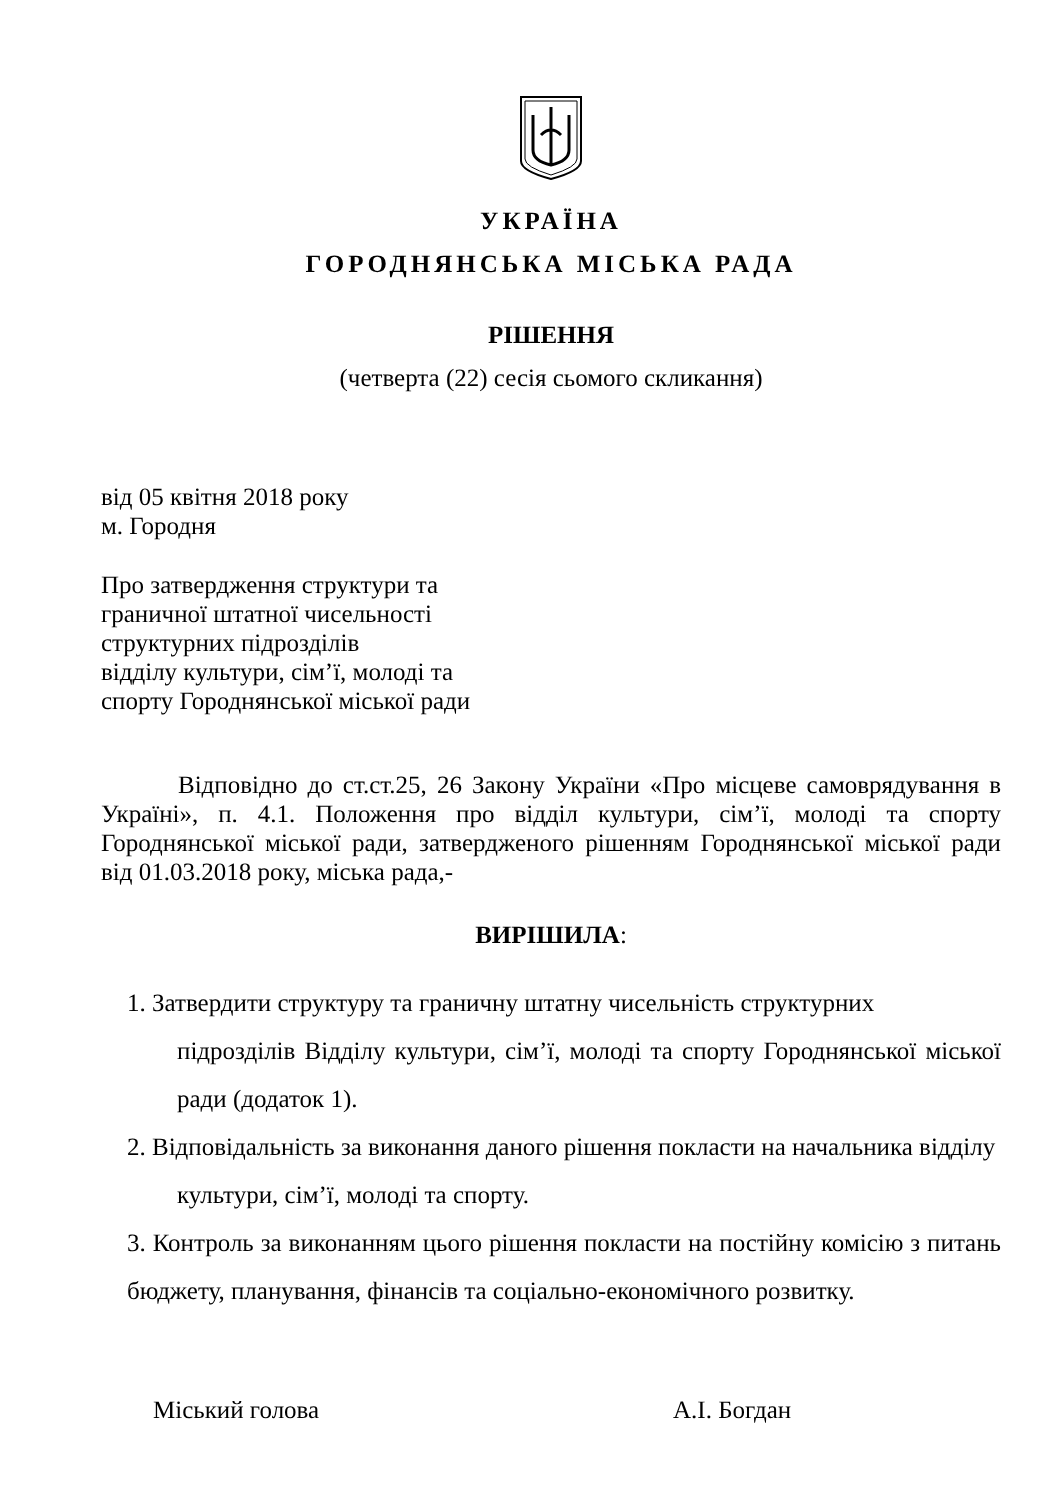УКРАЇНА
ГОРОДНЯНСЬКА МІСЬКА РАДА
РІШЕННЯ
(четверта (22) сесія сьомого скликання)
від 05 квітня 2018 року
м. Городня
Про затвердження структури та
граничної штатної чисельності
структурних підрозділів
відділу культури, сім’ї, молоді та
спорту Городнянської міської ради
Відповідно до ст.ст.25, 26 Закону України «Про місцеве самоврядування в Україні», п. 4.1. Положення про відділ культури, сім’ї, молоді та спорту Городнянської міської ради, затвердженого рішенням Городнянської міської ради від 01.03.2018 року, міська рада,-
ВИРІШИЛА:
1. Затвердити структуру та граничну штатну чисельність структурних
підрозділів Відділу культури, сім’ї, молоді та спорту Городнянської міської ради (додаток 1).
2. Відповідальність за виконання даного рішення покласти на начальника відділу
культури, сім’ї, молоді та спорту.
3. Контроль за виконанням цього рішення покласти на постійну комісію з питань бюджету, планування, фінансів та соціально-економічного розвитку.
Міський голова А.І. Богдан